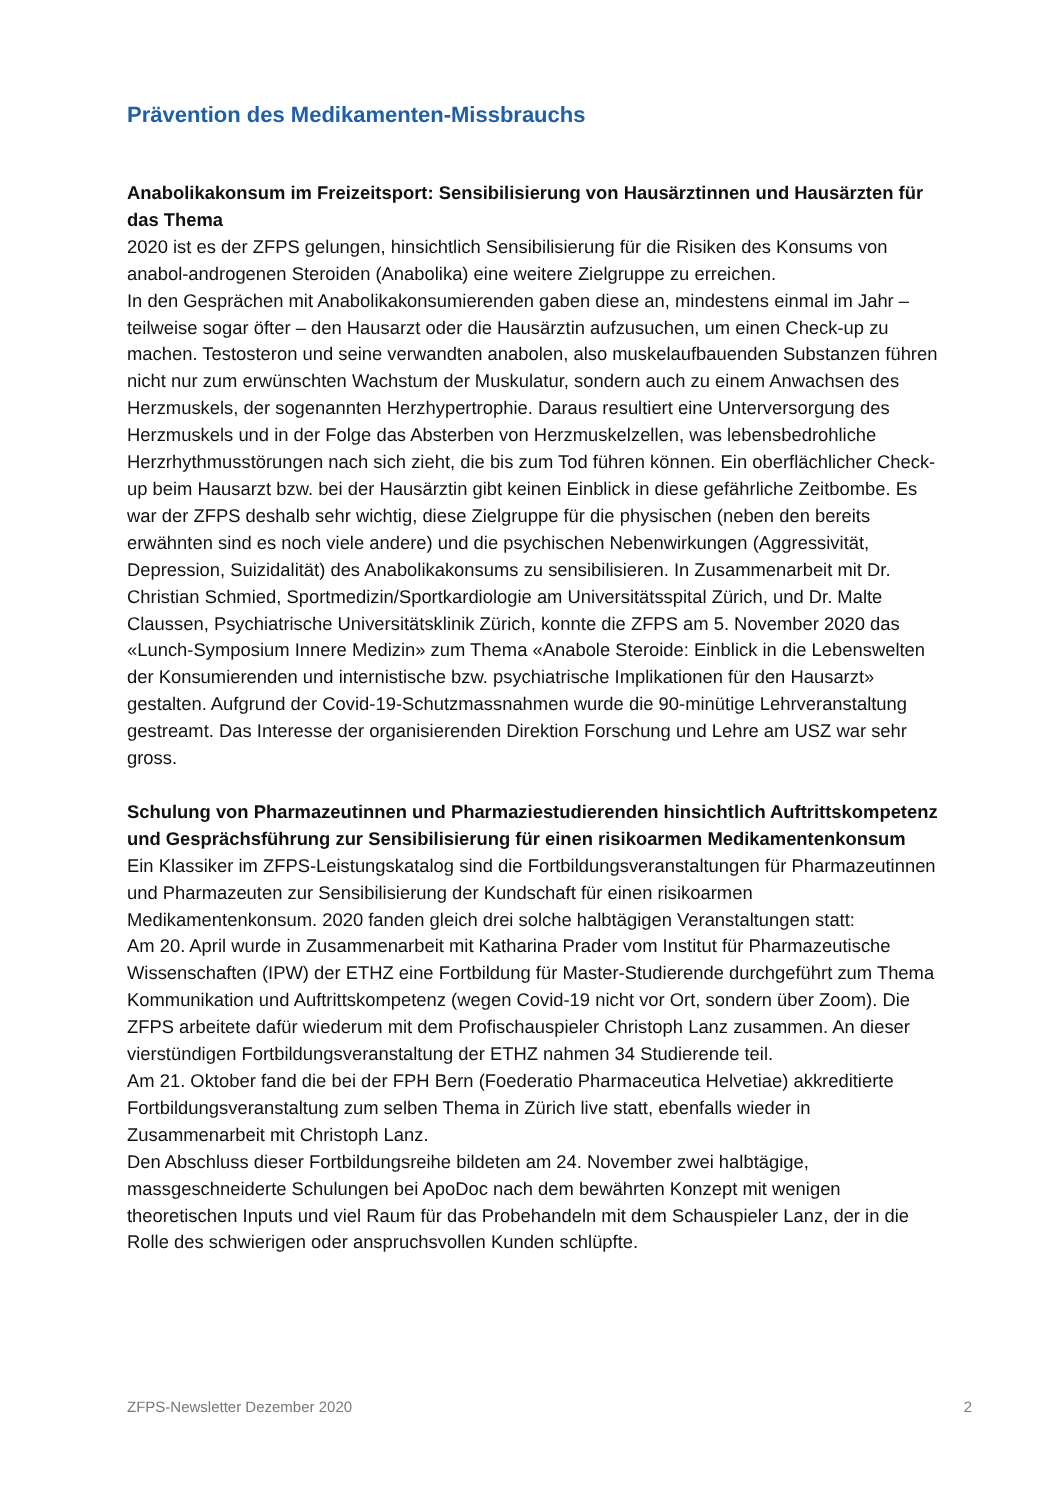Prävention des Medikamenten-Missbrauchs
Anabolikakonsum im Freizeitsport: Sensibilisierung von Hausärztinnen und Hausärzten für das Thema
2020 ist es der ZFPS gelungen, hinsichtlich Sensibilisierung für die Risiken des Konsums von anabol-androgenen Steroiden (Anabolika) eine weitere Zielgruppe zu erreichen.
In den Gesprächen mit Anabolikakonsumierenden gaben diese an, mindestens einmal im Jahr – teilweise sogar öfter – den Hausarzt oder die Hausärztin aufzusuchen, um einen Check-up zu machen. Testosteron und seine verwandten anabolen, also muskel­aufbauenden Substanzen führen nicht nur zum erwünschten Wachstum der Muskulatur, sondern auch zu einem Anwachsen des Herzmuskels, der sogenannten Herzhyper­trophie. Daraus resultiert eine Unterversorgung des Herzmuskels und in der Folge das Absterben von Herzmuskelzellen, was lebensbedrohliche Herzrhythmusstörungen nach sich zieht, die bis zum Tod führen können. Ein oberflächlicher Check-up beim Hausarzt bzw. bei der Hausärztin gibt keinen Einblick in diese gefährliche Zeitbombe. Es war der ZFPS deshalb sehr wichtig, diese Zielgruppe für die physischen (neben den bereits erwähnten sind es noch viele andere) und die psychischen Nebenwirkungen (Aggres­sivität, Depression, Suizidalität) des Anabolikakonsums zu sensibilisieren. In Zusammen­arbeit mit Dr. Christian Schmied, Sportmedizin/Sportkardiologie am Universitätsspital Zürich, und Dr. Malte Claussen, Psychiatrische Universitätsklinik Zürich, konnte die ZFPS am 5. November 2020 das «Lunch-Symposium Innere Medizin» zum Thema «Anabole Steroide: Einblick in die Lebenswelten der Konsumierenden und internistische bzw. psychiatrische Implikationen für den Hausarzt» gestalten. Aufgrund der Covid-19-Schutzmassnahmen wurde die 90-minütige Lehrveranstaltung gestreamt. Das Interesse der organisierenden Direktion Forschung und Lehre am USZ war sehr gross.
Schulung von Pharmazeutinnen und Pharmaziestudierenden hinsichtlich Auf­trittskompetenz und Gesprächsführung zur Sensibilisierung für einen risiko­armen Medikamentenkonsum
Ein Klassiker im ZFPS-Leistungskatalog sind die Fortbildungsveranstaltungen für Pharmazeutinnen und Pharmazeuten zur Sensibilisierung der Kundschaft für einen risikoarmen Medikamentenkonsum. 2020 fanden gleich drei solche halbtägigen Veranstaltungen statt:
Am 20. April wurde in Zusammenarbeit mit Katharina Prader vom Institut für Pharma­zeutische Wissenschaften (IPW) der ETHZ eine Fortbildung für Master-Studierende durchgeführt zum Thema Kommunikation und Auftrittskompetenz (wegen Covid-19 nicht vor Ort, sondern über Zoom). Die ZFPS arbeitete dafür wiederum mit dem Profi­schauspieler Christoph Lanz zusammen. An dieser vierstündigen Fortbildungs­veranstaltung der ETHZ nahmen 34 Studierende teil.
Am 21. Oktober fand die bei der FPH Bern (Foederatio Pharmaceutica Helvetiae) akkreditierte Fortbildungsveranstaltung zum selben Thema in Zürich live statt, eben­falls wieder in Zusammenarbeit mit Christoph Lanz.
Den Abschluss dieser Fortbildungsreihe bildeten am 24. November zwei halbtägige, massgeschneiderte Schulungen bei ApoDoc nach dem bewährten Konzept mit wenigen theoretischen Inputs und viel Raum für das Probehandeln mit dem Schauspieler Lanz, der in die Rolle des schwierigen oder anspruchsvollen Kunden schlüpfte.
ZFPS-Newsletter Dezember 2020 2